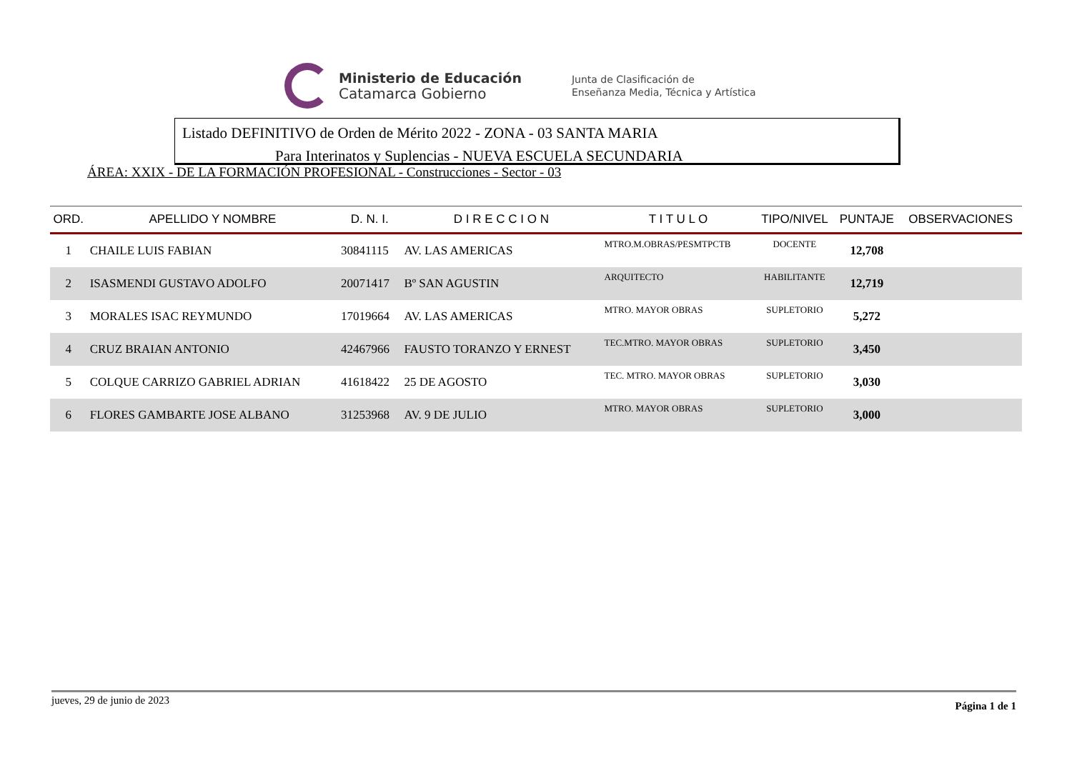Ministerio de Educación
Catamarca Gobierno
Junta de Clasificación de
Enseñanza Media, Técnica y Artística
Listado DEFINITIVO de Orden de Mérito 2022 - ZONA - 03 SANTA MARIA
Para Interinatos y Suplencias - NUEVA ESCUELA SECUNDARIA
ÁREA: XXIX - DE LA FORMACIÓN PROFESIONAL - Construcciones - Sector - 03
| ORD. | APELLIDO Y NOMBRE | D. N. I. | D I R E C C I O N | T I T U L O | TIPO/NIVEL | PUNTAJE | OBSERVACIONES |
| --- | --- | --- | --- | --- | --- | --- | --- |
| 1 | CHAILE LUIS FABIAN | 30841115 | AV. LAS AMERICAS | MTRO.M.OBRAS/PESMTPCTB | DOCENTE | 12,708 | |
| 2 | ISASMENDI GUSTAVO ADOLFO | 20071417 | Bº SAN AGUSTIN | ARQUITECTO | HABILITANTE | 12,719 | |
| 3 | MORALES ISAC REYMUNDO | 17019664 | AV. LAS AMERICAS | MTRO. MAYOR OBRAS | SUPLETORIO | 5,272 | |
| 4 | CRUZ BRAIAN ANTONIO | 42467966 | FAUSTO TORANZO Y ERNEST | TEC.MTRO. MAYOR OBRAS | SUPLETORIO | 3,450 | |
| 5 | COLQUE CARRIZO GABRIEL ADRIAN | 41618422 | 25 DE AGOSTO | TEC. MTRO. MAYOR OBRAS | SUPLETORIO | 3,030 | |
| 6 | FLORES GAMBARTE JOSE ALBANO | 31253968 | AV. 9 DE JULIO | MTRO. MAYOR OBRAS | SUPLETORIO | 3,000 | |
jueves, 29 de junio de 2023 Página 1 de 1